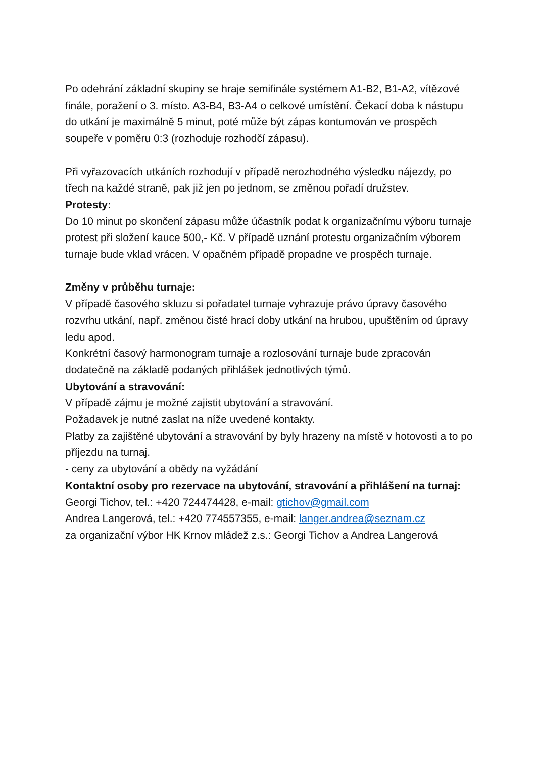Po odehrání základní skupiny se hraje semifinále systémem A1-B2, B1-A2, vítězové finále, poražení o 3. místo. A3-B4, B3-A4 o celkové umístění. Čekací doba k nástupu do utkání je maximálně 5 minut, poté může být zápas kontumován ve prospěch soupeře v poměru 0:3 (rozhoduje rozhodčí zápasu).
Při vyřazovacích utkáních rozhodují v případě nerozhodného výsledku nájezdy, po třech na každé straně, pak již jen po jednom, se změnou pořadí družstev.
Protesty:
Do 10 minut po skončení zápasu může účastník podat k organizačnímu výboru turnaje protest při složení kauce 500,- Kč. V případě uznání protestu organizačním výborem turnaje bude vklad vrácen. V opačném případě propadne ve prospěch turnaje.
Změny v průběhu turnaje:
V případě časového skluzu si pořadatel turnaje vyhrazuje právo úpravy časového rozvrhu utkání, např. změnou čisté hrací doby utkání na hrubou, upuštěním od úpravy ledu apod.
Konkrétní časový harmonogram turnaje a rozlosování turnaje bude zpracován dodatečně na základě podaných přihlášek jednotlivých týmů.
Ubytování a stravování:
V případě zájmu je možné zajistit ubytování a stravování.
Požadavek je nutné zaslat na níže uvedené kontakty.
Platby za zajištěné ubytování a stravování by byly hrazeny na místě v hotovosti a to po příjezdu na turnaj.
- ceny za ubytování a obědy na vyžádání
Kontaktní osoby pro rezervace na ubytování, stravování a přihlášení na turnaj:
Georgi Tichov, tel.: +420 724474428, e-mail: gtichov@gmail.com
Andrea Langerová, tel.: +420 774557355, e-mail: langer.andrea@seznam.cz
za organizační výbor HK Krnov mládež z.s.: Georgi Tichov a Andrea Langerová